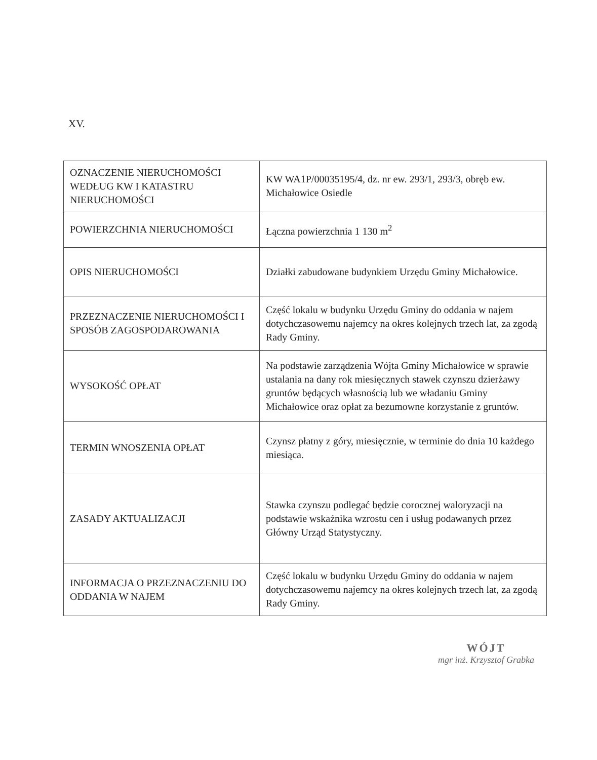XV.
| OZNACZENIE NIERUCHOMOŚCI WEDŁUG KW I KATASTRU NIERUCHOMOŚCI | KW WA1P/00035195/4, dz. nr ew. 293/1, 293/3, obręb ew. Michałowice Osiedle |
| POWIERZCHNIA NIERUCHOMOŚCI | Łączna powierzchnia 1 130 m<sup>2</sup> |
| OPIS NIERUCHOMOŚCI | Działki zabudowane budynkiem Urzędu Gminy Michałowice. |
| PRZEZNACZENIE NIERUCHOMOŚCI I SPOSÓB ZAGOSPODAROWANIA | Część lokalu w budynku Urzędu Gminy do oddania w najem dotychczasowemu najemcy na okres kolejnych trzech lat, za zgodą Rady Gminy. |
| WYSOKOŚĆ OPŁAT | Na podstawie zarządzenia Wójta Gminy Michałowice w sprawie ustalania na dany rok miesięcznych stawek czynszu dzierżawy gruntów będących własnością lub we władaniu Gminy Michałowice oraz opłat za bezumowne korzystanie z gruntów. |
| TERMIN WNOSZENIA OPŁAT | Czynsz płatny z góry, miesięcznie, w terminie do dnia 10 każdego miesiąca. |
| ZASADY AKTUALIZACJI | Stawka czynszu podlegać będzie corocznej waloryzacji na podstawie wskaźnika wzrostu cen i usług podawanych przez Główny Urząd Statystyczny. |
| INFORMACJA O PRZEZNACZENIU DO ODDANIA W NAJEM | Część lokalu w budynku Urzędu Gminy do oddania w najem dotychczasowemu najemcy na okres kolejnych trzech lat, za zgodą Rady Gminy. |
WÓJT
mgr inż. Krzysztof Grabka